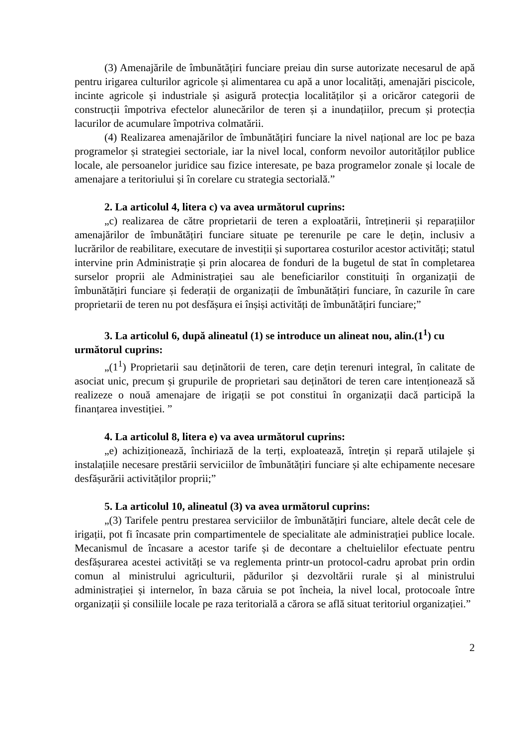(3) Amenajările de îmbunătățiri funciare preiau din surse autorizate necesarul de apă pentru irigarea culturilor agricole și alimentarea cu apă a unor localități, amenajări piscicole, incinte agricole și industriale și asigură protecția localităților și a oricăror categorii de construcții împotriva efectelor alunecărilor de teren și a inundațiilor, precum și protecția lacurilor de acumulare împotriva colmatării.
(4) Realizarea amenajărilor de îmbunătățiri funciare la nivel național are loc pe baza programelor și strategiei sectoriale, iar la nivel local, conform nevoilor autorităților publice locale, ale persoanelor juridice sau fizice interesate, pe baza programelor zonale și locale de amenajare a teritoriului și în corelare cu strategia sectorială.”
2. La articolul 4, litera c) va avea următorul cuprins:
„c) realizarea de către proprietarii de teren a exploatării, întreținerii și reparațiilor amenajărilor de îmbunătățiri funciare situate pe terenurile pe care le dețin, inclusiv a lucrărilor de reabilitare, executare de investiții și suportarea costurilor acestor activități; statul intervine prin Administrație și prin alocarea de fonduri de la bugetul de stat în completarea surselor proprii ale Administrației sau ale beneficiarilor constituiți în organizații de îmbunătățiri funciare și federații de organizații de îmbunătățiri funciare, în cazurile în care proprietarii de teren nu pot desfășura ei înșiși activități de îmbunătățiri funciare;”
3. La articolul 6, după alineatul (1) se introduce un alineat nou, alin.(1<sup>1</sup>) cu următorul cuprins:
„(1<sup>1</sup>) Proprietarii sau deținătorii de teren, care dețin terenuri integral, în calitate de asociat unic, precum și grupurile de proprietari sau deținători de teren care intenționează să realizeze o nouă amenajare de irigații se pot constitui în organizații dacă participă la finanțarea investiției. ”
4. La articolul 8, litera e) va avea următorul cuprins:
„e) achiziționează, închiriază de la terți, exploatează, întreţin și repară utilajele și instalațiile necesare prestării serviciilor de îmbunătățiri funciare și alte echipamente necesare desfășurării activităților proprii;”
5. La articolul 10, alineatul (3) va avea următorul cuprins:
„(3) Tarifele pentru prestarea serviciilor de îmbunătățiri funciare, altele decât cele de irigații, pot fi încasate prin compartimentele de specialitate ale administrației publice locale. Mecanismul de încasare a acestor tarife și de decontare a cheltuielilor efectuate pentru desfășurarea acestei activități se va reglementa printr-un protocol-cadru aprobat prin ordin comun al ministrului agriculturii, pădurilor și dezvoltării rurale și al ministrului administrației și internelor, în baza căruia se pot încheia, la nivel local, protocoale între organizații și consiliile locale pe raza teritorială a cărora se află situat teritoriul organizației.”
2